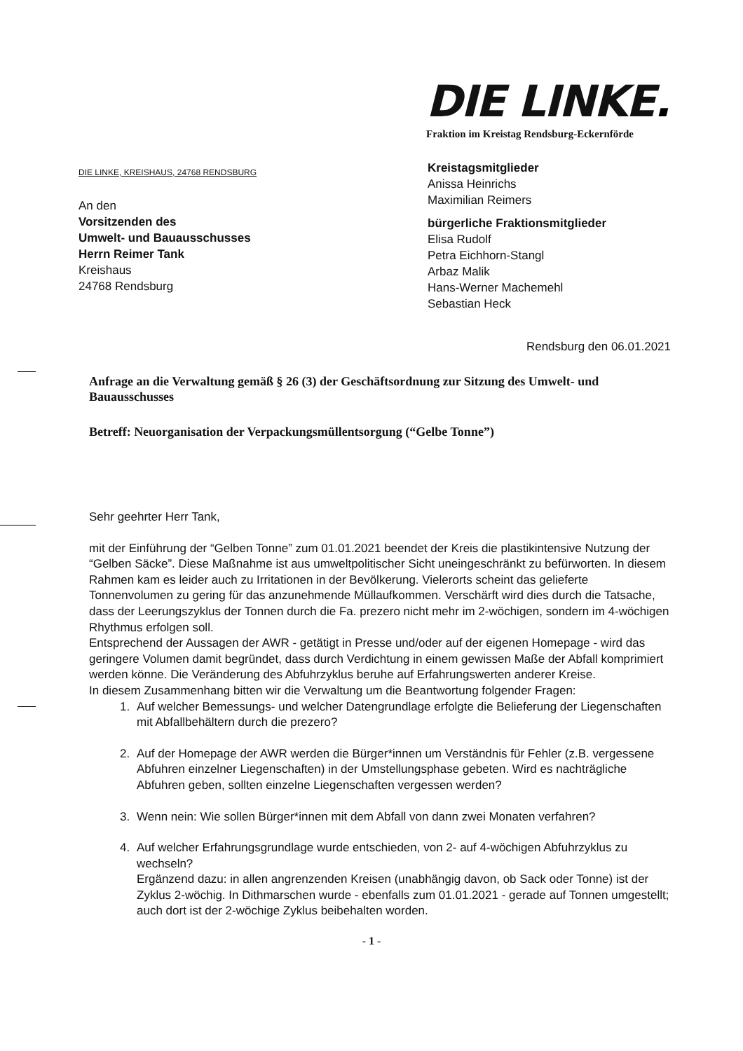DIE LINKE, KREISHAUS, 24768 RENDSBURG
An den
Vorsitzenden des
Umwelt- und Bauausschusses
Herrn Reimer Tank
Kreishaus
24768 Rendsburg
DIE LINKE.
Fraktion im Kreistag Rendsburg-Eckernförde
Kreistagsmitglieder
Anissa Heinrichs
Maximilian Reimers
bürgerliche Fraktionsmitglieder
Elisa Rudolf
Petra Eichhorn-Stangl
Arbaz Malik
Hans-Werner Machemehl
Sebastian Heck
Rendsburg den 06.01.2021
Anfrage an die Verwaltung gemäß § 26 (3) der Geschäftsordnung zur Sitzung des Umwelt- und Bauausschusses
Betreff: Neuorganisation der Verpackungsmüllentsorgung (“Gelbe Tonne”)
Sehr geehrter Herr Tank,
mit der Einführung der “Gelben Tonne” zum 01.01.2021 beendet der Kreis die plastikintensive Nutzung der “Gelben Säcke”. Diese Maßnahme ist aus umweltpolitischer Sicht uneingeschränkt zu befürworten. In diesem Rahmen kam es leider auch zu Irritationen in der Bevölkerung. Vielerorts scheint das gelieferte Tonnenvolumen zu gering für das anzunehmende Müllaufkommen. Verschärft wird dies durch die Tatsache, dass der Leerungszyklus der Tonnen durch die Fa. prezero nicht mehr im 2-wöchigen, sondern im 4-wöchigen Rhythmus erfolgen soll.
Entsprechend der Aussagen der AWR - getätigt in Presse und/oder auf der eigenen Homepage - wird das geringere Volumen damit begründet, dass durch Verdichtung in einem gewissen Maße der Abfall komprimiert werden könne. Die Veränderung des Abfuhrzyklus beruhe auf Erfahrungswerten anderer Kreise.
In diesem Zusammenhang bitten wir die Verwaltung um die Beantwortung folgender Fragen:
1. Auf welcher Bemessungs- und welcher Datengrundlage erfolgte die Belieferung der Liegenschaften mit Abfallbehältern durch die prezero?
2. Auf der Homepage der AWR werden die Bürger*innen um Verständnis für Fehler (z.B. vergessene Abfuhren einzelner Liegenschaften) in der Umstellungsphase gebeten. Wird es nachträgliche Abfuhren geben, sollten einzelne Liegenschaften vergessen werden?
3. Wenn nein: Wie sollen Bürger*innen mit dem Abfall von dann zwei Monaten verfahren?
4. Auf welcher Erfahrungsgrundlage wurde entschieden, von 2- auf 4-wöchigen Abfuhrzyklus zu wechseln?
Ergänzend dazu: in allen angrenzenden Kreisen (unabhängig davon, ob Sack oder Tonne) ist der Zyklus 2-wöchig. In Dithmarschen wurde - ebenfalls zum 01.01.2021 - gerade auf Tonnen umgestellt; auch dort ist der 2-wöchige Zyklus beibehalten worden.
- 1 -